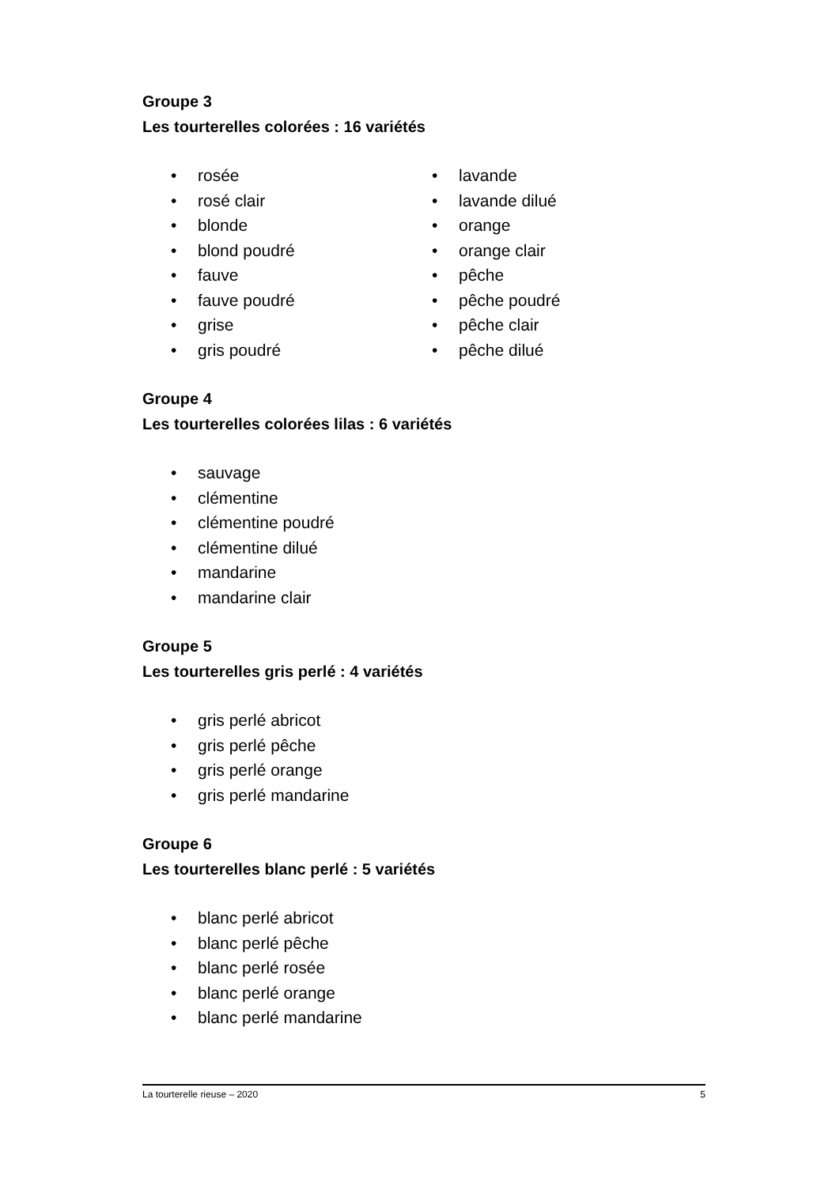Groupe 3
Les tourterelles colorées : 16 variétés
rosée
rosé clair
blonde
blond poudré
fauve
fauve poudré
grise
gris poudré
lavande
lavande dilué
orange
orange clair
pêche
pêche poudré
pêche clair
pêche dilué
Groupe 4
Les tourterelles colorées lilas : 6 variétés
sauvage
clémentine
clémentine poudré
clémentine dilué
mandarine
mandarine clair
Groupe 5
Les tourterelles gris perlé : 4 variétés
gris perlé abricot
gris perlé pêche
gris perlé orange
gris perlé mandarine
Groupe 6
Les tourterelles blanc perlé : 5 variétés
blanc perlé abricot
blanc perlé pêche
blanc perlé rosée
blanc perlé orange
blanc perlé mandarine
La tourterelle rieuse – 2020 5